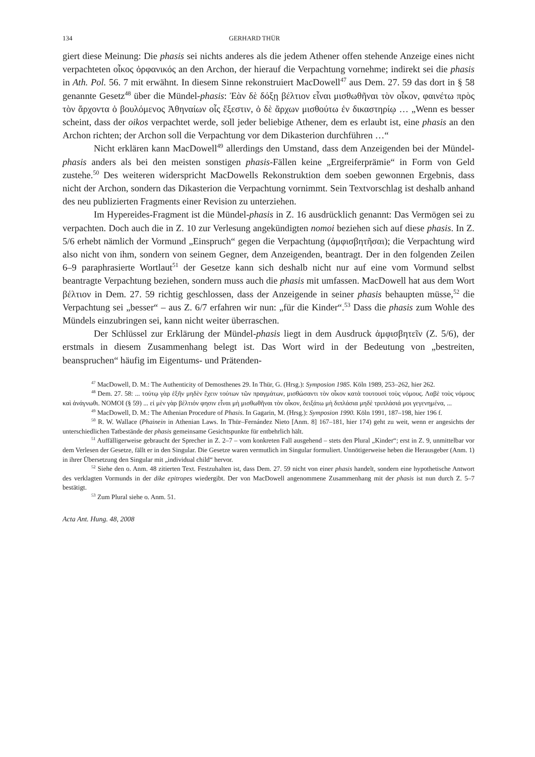134 GERHARD THÜR
giert diese Meinung: Die phasis sei nichts anderes als die jedem Athener offen stehende Anzeige eines nicht verpachteten οἶκος ὀρφανικός an den Archon, der hierauf die Verpachtung vornehme; indirekt sei die phasis in Ath. Pol. 56. 7 mit erwähnt. In diesem Sinne rekonstruiert MacDowell<sup>47</sup> aus Dem. 27. 59 das dort in § 58 genannte Gesetz<sup>48</sup> über die Mündel-phasis: Ἐὰν δὲ δόξῃ βέλτιον εἶναι μισθωθῆναι τὸν οἶκον, φαινέτω πρὸς τὸν ἄρχοντα ὁ βουλόμενος Ἀθηναίων οἷς ἔξεστιν, ὁ δὲ ἄρχων μισθούτω ἐν δικαστηρίῳ … „Wenn es besser scheint, dass der oikos verpachtet werde, soll jeder beliebige Athener, dem es erlaubt ist, eine phasis an den Archon richten; der Archon soll die Verpachtung vor dem Dikasterion durchführen …“
Nicht erklären kann MacDowell<sup>49</sup> allerdings den Umstand, dass dem Anzeigenden bei der Mündel-phasis anders als bei den meisten sonstigen phasis-Fällen keine „Ergreiferprämie“ in Form von Geld zustehe.<sup>50</sup> Des weiteren widerspricht MacDowells Rekonstruktion dem soeben gewonnen Ergebnis, dass nicht der Archon, sondern das Dikasterion die Verpachtung vornimmt. Sein Textvorschlag ist deshalb anhand des neu publizierten Fragments einer Revision zu unterziehen.
Im Hypereides-Fragment ist die Mündel-phasis in Z. 16 ausdrücklich genannt: Das Vermögen sei zu verpachten. Doch auch die in Z. 10 zur Verlesung angekündigten nomoi beziehen sich auf diese phasis. In Z. 5/6 erhebt nämlich der Vormund „Einspruch“ gegen die Verpachtung (ἀμφισβητῆσαι); die Verpachtung wird also nicht von ihm, sondern von seinem Gegner, dem Anzeigenden, beantragt. Der in den folgenden Zeilen 6–9 paraphrasierte Wortlaut<sup>51</sup> der Gesetze kann sich deshalb nicht nur auf eine vom Vormund selbst beantragte Verpachtung beziehen, sondern muss auch die phasis mit umfassen. MacDowell hat aus dem Wort βέλτιον in Dem. 27. 59 richtig geschlossen, dass der Anzeigende in seiner phasis behaupten müsse,<sup>52</sup> die Verpachtung sei „besser“ – aus Z. 6/7 erfahren wir nun: „für die Kinder“.<sup>53</sup> Dass die phasis zum Wohle des Mündels einzubringen sei, kann nicht weiter überraschen.
Der Schlüssel zur Erklärung der Mündel-phasis liegt in dem Ausdruck ἀμφισβητεῖν (Z. 5/6), der erstmals in diesem Zusammenhang belegt ist. Das Wort wird in der Bedeutung von „bestreiten, beanspruchen“ häufig im Eigentums- und Prätenden-
<sup>47</sup> MacDowell, D. M.: The Authenticity of Demosthenes 29. In Thür, G. (Hrsg.): Symposion 1985. Köln 1989, 253–262, hier 262.
<sup>48</sup> Dem. 27. 58: ... τούτῳ γὰρ ἐξῆν μηδὲν ἔχειν τούτων τῶν πραγμάτων, μισθώσαντι τὸν οἶκον κατὰ τουτουσὶ τοὺς νόμους. Λαβὲ τοὺς νόμους καὶ ἀνάγνωθι. ΝΟΜΟΙ (§ 59) ... εἰ μὲν γὰρ βέλτιόν φησιν εἶναι μὴ μισθωθῆναι τὸν οἶκον, δειξάτω μὴ διπλάσια μηδὲ τριπλάσιά μοι γεγενημένα, ...
<sup>49</sup> MacDowell, D. M.: The Athenian Procedure of Phasis. In Gagarin, M. (Hrsg.): Symposion 1990. Köln 1991, 187–198, hier 196 f.
<sup>50</sup> R. W. Wallace (Phainein in Athenian Laws. In Thür–Fernández Nieto [Anm. 8] 167–181, hier 174) geht zu weit, wenn er angesichts der unterschiedlichen Tatbestände der phasis gemeinsame Gesichtspunkte für entbehrlich hält.
<sup>51</sup> Auffälligerweise gebraucht der Sprecher in Z. 2–7 – vom konkreten Fall ausgehend – stets den Plural „Kinder“; erst in Z. 9, unmittelbar vor dem Verlesen der Gesetze, fällt er in den Singular. Die Gesetze waren vermutlich im Singular formuliert. Unnötigerweise heben die Herausgeber (Anm. 1) in ihrer Übersetzung den Singular mit „individual child“ hervor.
<sup>52</sup> Siehe den o. Anm. 48 zitierten Text. Festzuhalten ist, dass Dem. 27. 59 nicht von einer phasis handelt, sondern eine hypothetische Antwort des verklagten Vormunds in der dike epitropes wiedergibt. Der von MacDowell angenommene Zusammenhang mit der phasis ist nun durch Z. 5–7 bestätigt.
<sup>53</sup> Zum Plural siehe o. Anm. 51.
Acta Ant. Hung. 48, 2008